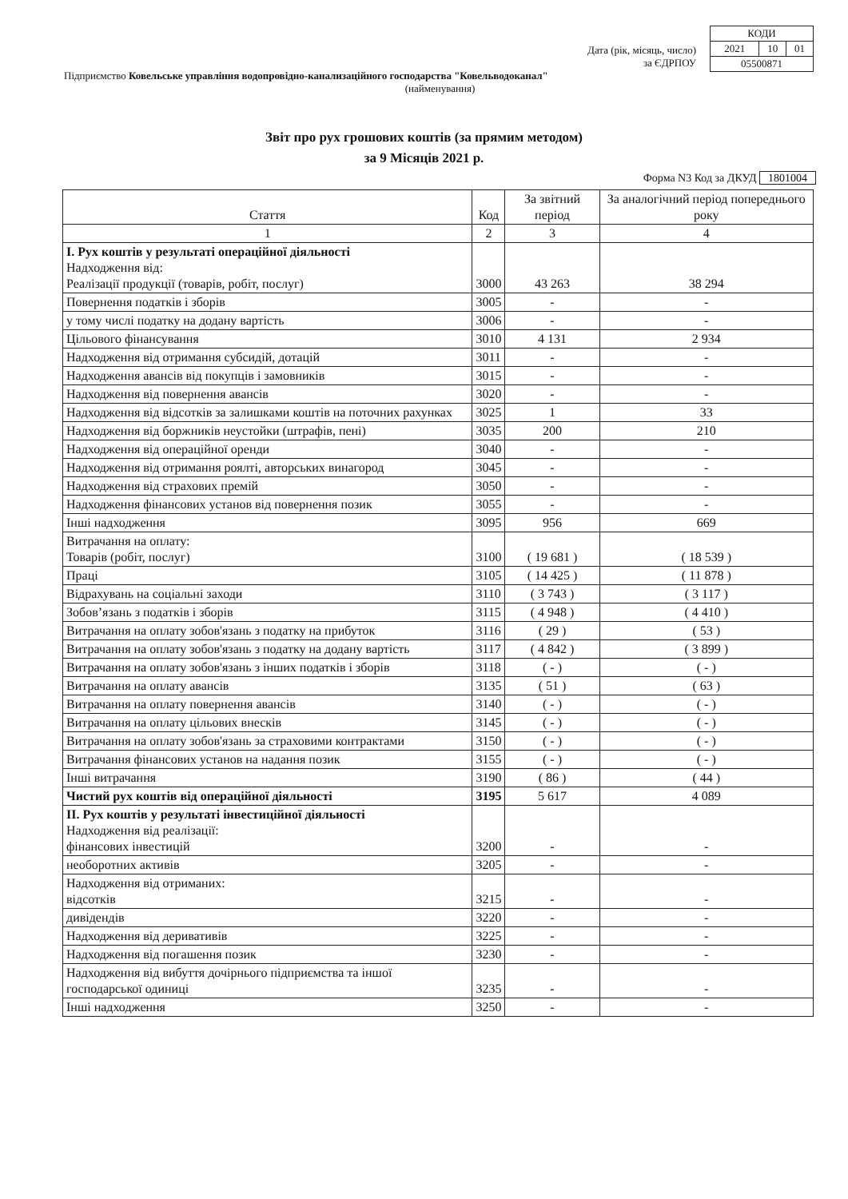| КОДИ | | |
| 2021 | 10 | 01 |
| 05500871 | | |
Дата (рік, місяць, число)
за ЄДРПОУ
Підприємство Ковельське управління водопровідно-канализаційного господарства "Ковельводоканал"
(найменування)
Звіт про рух грошових коштів (за прямим методом)
за 9 Місяців 2021 р.
Форма N3 Код за ДКУД 1801004
| Стаття | Код | За звітний період | За аналогічний період попереднього року |
| --- | --- | --- | --- |
| 1 | 2 | 3 | 4 |
| I. Рух коштів у результаті операційної діяльності Надходження від: Реалізації продукції (товарів, робіт, послуг) | 3000 | 43 263 | 38 294 |
| Повернення податків і зборів | 3005 | - | - |
| у тому числі податку на додану вартість | 3006 | - | - |
| Цільового фінансування | 3010 | 4 131 | 2 934 |
| Надходження від отримання субсидій, дотацій | 3011 | - | - |
| Надходження авансів від покупців і замовників | 3015 | - | - |
| Надходження від повернення авансів | 3020 | - | - |
| Надходження від відсотків за залишками коштів на поточних рахунках | 3025 | 1 | 33 |
| Надходження від боржників неустойки (штрафів, пені) | 3035 | 200 | 210 |
| Надходження від операційної оренди | 3040 | - | - |
| Надходження від отримання роялті, авторських винагород | 3045 | - | - |
| Надходження від страхових премій | 3050 | - | - |
| Надходження фінансових установ від повернення позик | 3055 | - | - |
| Інші надходження | 3095 | 956 | 669 |
| Витрачання на оплату: Товарів (робіт, послуг) | 3100 | ( 19 681 ) | ( 18 539 ) |
| Праці | 3105 | ( 14 425 ) | ( 11 878 ) |
| Відрахувань на соціальні заходи | 3110 | ( 3 743 ) | ( 3 117 ) |
| Зобов’язань з податків і зборів | 3115 | ( 4 948 ) | ( 4 410 ) |
| Витрачання на оплату зобов'язань з податку на прибуток | 3116 | ( 29 ) | ( 53 ) |
| Витрачання на оплату зобов'язань з податку на додану вартість | 3117 | ( 4 842 ) | ( 3 899 ) |
| Витрачання на оплату зобов'язань з інших податків і зборів | 3118 | ( - ) | ( - ) |
| Витрачання на оплату авансів | 3135 | ( 51 ) | ( 63 ) |
| Витрачання на оплату повернення авансів | 3140 | ( - ) | ( - ) |
| Витрачання на оплату цільових внесків | 3145 | ( - ) | ( - ) |
| Витрачання на оплату зобов'язань за страховими контрактами | 3150 | ( - ) | ( - ) |
| Витрачання фінансових установ на надання позик | 3155 | ( - ) | ( - ) |
| Інші витрачання | 3190 | ( 86 ) | ( 44 ) |
| Чистий рух коштів від операційної діяльності | 3195 | 5 617 | 4 089 |
| II. Рух коштів у результаті інвестиційної діяльності Надходження від реалізації: фінансових інвестицій | 3200 | - | - |
| необоротних активів | 3205 | - | - |
| Надходження від отриманих: відсотків | 3215 | - | - |
| дивідендів | 3220 | - | - |
| Надходження від деривативів | 3225 | - | - |
| Надходження від погашення позик | 3230 | - | - |
| Надходження від вибуття дочірнього підприємства та іншої господарської одиниці | 3235 | - | - |
| Інші надходження | 3250 | - | - |